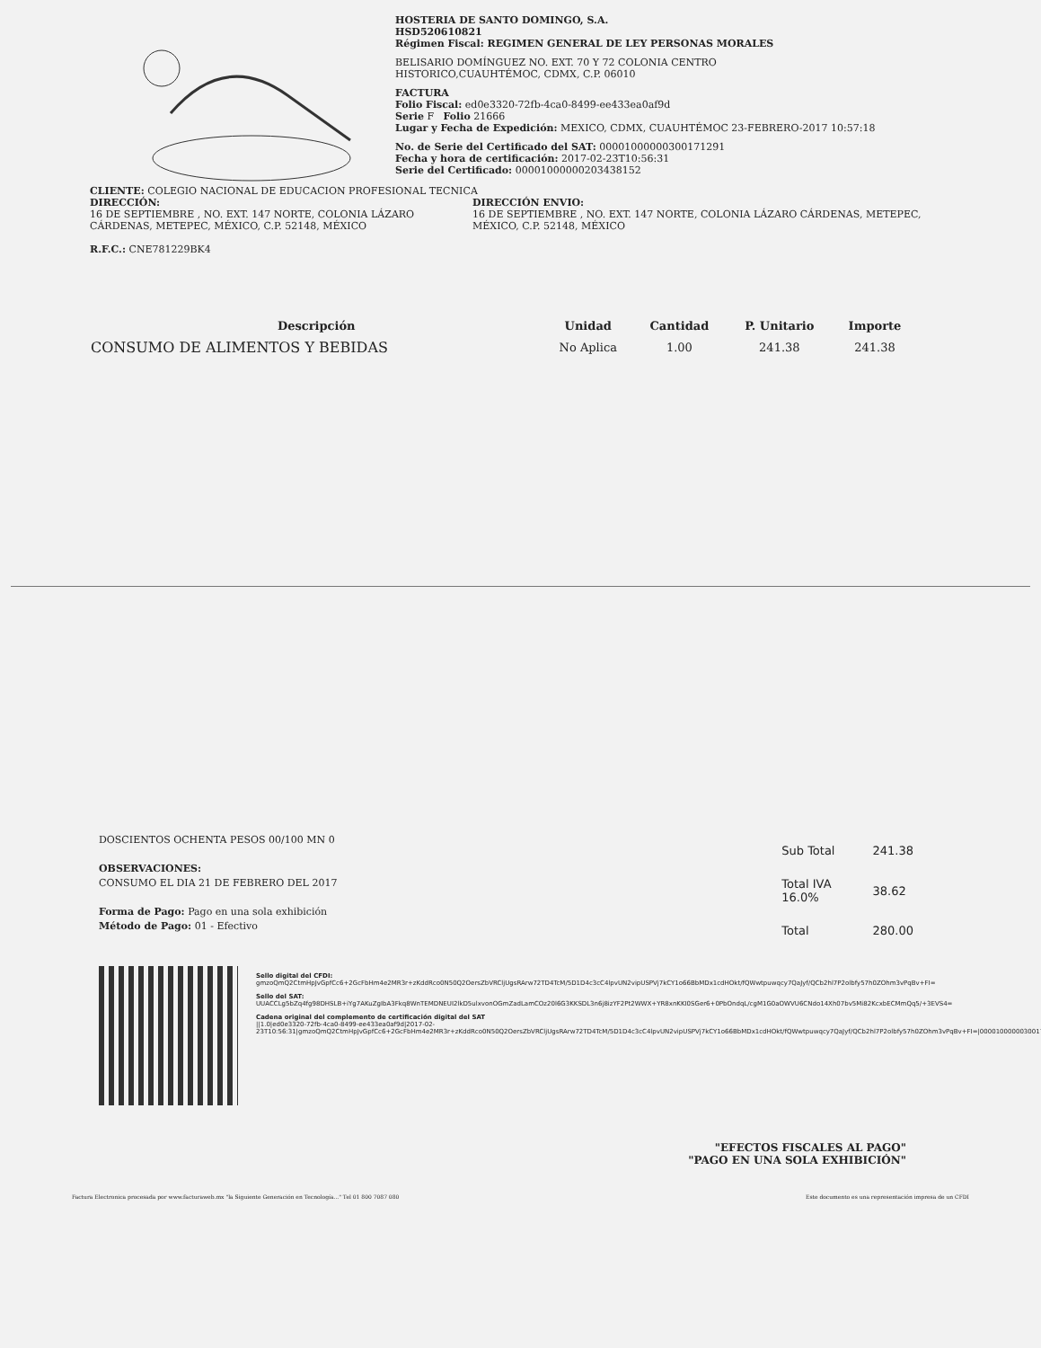HOSTERIA DE SANTO DOMINGO, S.A.
HSD520610821
Régimen Fiscal: REGIMEN GENERAL DE LEY PERSONAS MORALES
BELISARIO DOMÍNGUEZ NO. EXT. 70 Y 72 COLONIA CENTRO
HISTORICO,CUAUHTÉMOC, CDMX, C.P. 06010
FACTURA
Folio Fiscal: ed0e3320-72fb-4ca0-8499-ee433ea0af9d
Serie F Folio 21666
Lugar y Fecha de Expedición: MEXICO, CDMX, CUAUHTÉMOC 23-FEBRERO-2017 10:57:18
No. de Serie del Certificado del SAT: 00001000000300171291
Fecha y hora de certificación: 2017-02-23T10:56:31
Serie del Certificado: 00001000000203438152
CLIENTE: COLEGIO NACIONAL DE EDUCACION PROFESIONAL TECNICA
DIRECCIÓN:
16 DE SEPTIEMBRE , NO. EXT. 147 NORTE, COLONIA LÁZARO CÁRDENAS, METEPEC, MÉXICO, C.P. 52148, MÉXICO
R.F.C.: CNE781229BK4
DIRECCIÓN ENVIO:
16 DE SEPTIEMBRE , NO. EXT. 147 NORTE, COLONIA LÁZARO CÁRDENAS, METEPEC, MÉXICO, C.P. 52148, MÉXICO
| Descripción | Unidad | Cantidad | P. Unitario | Importe |
| --- | --- | --- | --- | --- |
| CONSUMO DE ALIMENTOS Y BEBIDAS | No Aplica | 1.00 | 241.38 | 241.38 |
DOSCIENTOS OCHENTA PESOS 00/100 MN 0
OBSERVACIONES:
CONSUMO EL DIA 21 DE FEBRERO DEL 2017
Forma de Pago: Pago en una sola exhibición
Método de Pago: 01 - Efectivo
| Sub Total | 241.38 |
| Total IVA 16.0% | 38.62 |
| Total | 280.00 |
Sello digital del CFDI:
gmzoQmQ2CtmHpJvGpfCc6+2GcFbHm4e2MR3r+zKddRco0N50Q2OersZbVRCljUgsRArw72TD4TcM/5D1D4c3cC4lpvUN2vipUSPVj7kCY1o66BbMDx1cdHOkt/fQWwtpuwqcy7QaJyf/QCb2hl7P2olbfy57h0ZOhm3vPqBv+FI=
Sello del SAT:
UUACCLg5bZq4fg98DHSLB+iYg7AKuZgIbA3Fkq8WnTEMDNEUI2lkD5ulxvonOGmZadLamCOz20l6G3KKSDL3n6j8izYF2Pt2WWX+YR8xnKKI0SGer6+0PbOndqL/cgM1G0aOWVU6CNdo14Xh07bv5Mi82KcxbECMmQq5/+3EVS4=
Cadena original del complemento de certificación digital del SAT
||1.0|ed0e3320-72fb-4ca0-8499-ee433ea0af9d|2017-02-23T10:56:31|gmzoQmQ2CtmHpJvGpfCc6+2GcFbHm4e2MR3r+zKddRco0N50Q2OersZbVRCljUgsRArw72TD4TcM/5D1D4c3cC4lpvUN2vipUSPVj7kCY1o66BbMDx1cdHOkt/fQWwtpuwqcy7QaJyf/QCb2hl7P2olbfy57h0ZOhm3vPqBv+FI=|00001000000300171291||
"EFECTOS FISCALES AL PAGO"
"PAGO EN UNA SOLA EXHIBICIÓN"
Factura Electronica procesada por www.facturaweb.mx "la Siguiente Generación en Tecnología..." Tel 01 800 7087 080 Este documento es una representación impresa de un CFDI